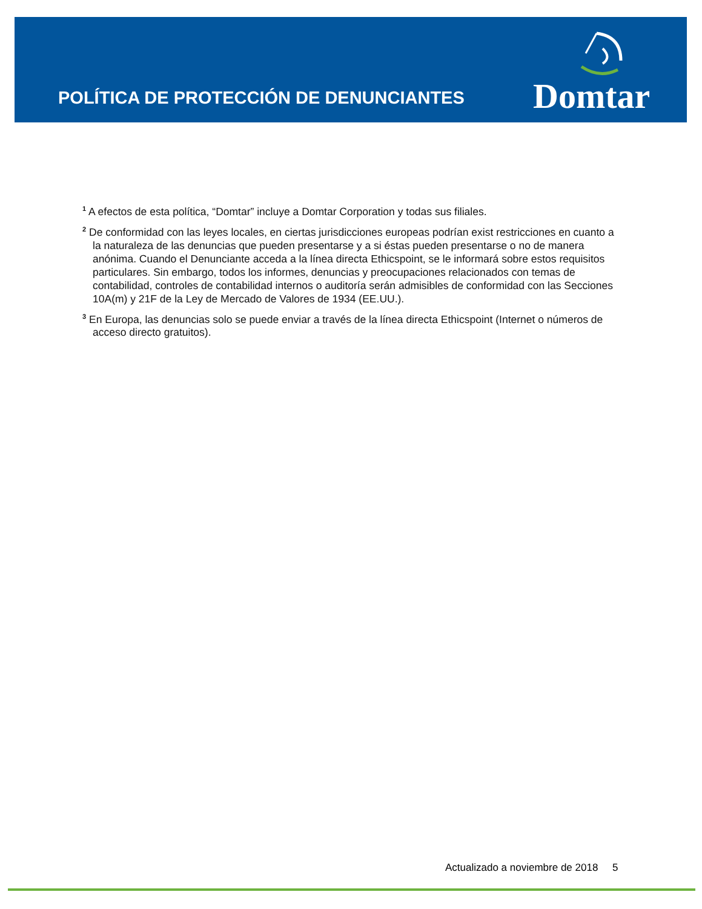POLÍTICA DE PROTECCIÓN DE DENUNCIANTES
Domtar
<sup>1</sup> A efectos de esta política, “Domtar” incluye a Domtar Corporation y todas sus filiales.
<sup>2</sup> De conformidad con las leyes locales, en ciertas jurisdicciones europeas podrían exist restricciones en cuanto a la naturaleza de las denuncias que pueden presentarse y a si éstas pueden presentarse o no de manera anónima. Cuando el Denunciante acceda a la línea directa Ethicspoint, se le informará sobre estos requisitos particulares. Sin embargo, todos los informes, denuncias y preocupaciones relacionados con temas de contabilidad, controles de contabilidad internos o auditoría serán admisibles de conformidad con las Secciones 10A(m) y 21F de la Ley de Mercado de Valores de 1934 (EE.UU.).
<sup>3</sup> En Europa, las denuncias solo se puede enviar a través de la línea directa Ethicspoint (Internet o números de acceso directo gratuitos).
Actualizado a noviembre de 2018 5